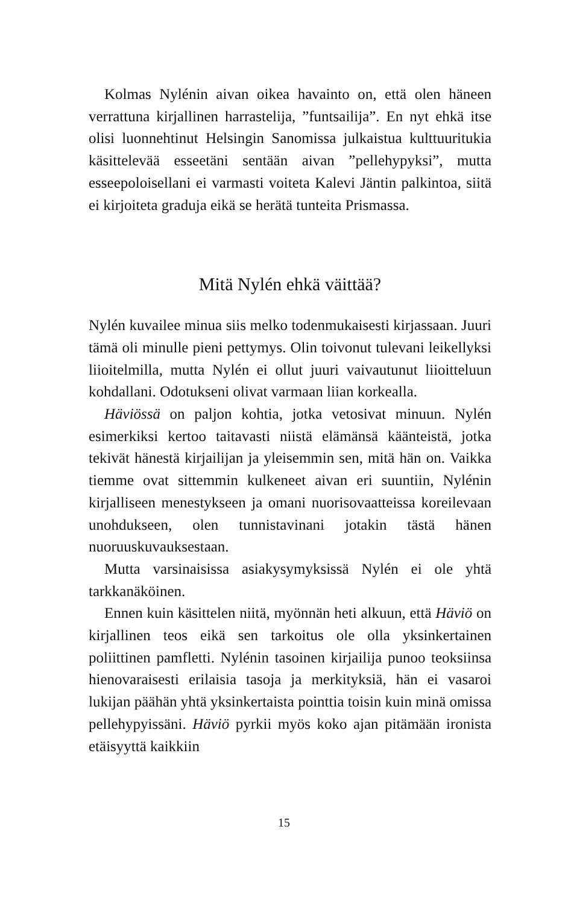Kolmas Nylénin aivan oikea havainto on, että olen häneen verrattuna kirjallinen harrastelija, ”funtsailija”. En nyt ehkä itse olisi luonnehtinut Helsingin Sanomissa julkaistua kulttuuritukia käsittelevää esseetäni sentään aivan ”pellehypyksi”, mutta esseepoloisellani ei varmasti voiteta Kalevi Jäntin palkintoa, siitä ei kirjoiteta graduja eikä se herätä tunteita Prismassa.
Mitä Nylén ehkä väittää?
Nylén kuvailee minua siis melko todenmukaisesti kirjassaan. Juuri tämä oli minulle pieni pettymys. Olin toivonut tulevani leikellyksi liioitelmilla, mutta Nylén ei ollut juuri vaivautunut liioitteluun kohdallani. Odotukseni olivat varmaan liian korkealla.
Häviössä on paljon kohtia, jotka vetosivat minuun. Nylén esimerkiksi kertoo taitavasti niistä elämänsä käänteistä, jotka tekivät hänestä kirjailijan ja yleisemmin sen, mitä hän on. Vaikka tiemme ovat sittemmin kulkeneet aivan eri suuntiin, Nylénin kirjalliseen menestykseen ja omani nuorisovaatteissa koreilevaan unohdukseen, olen tunnistavinani jotakin tästä hänen nuoruuskuvauksestaan.
Mutta varsinaisissa asiakysymyksissä Nylén ei ole yhtä tarkkanäköinen.
Ennen kuin käsittelen niitä, myönnän heti alkuun, että Häviö on kirjallinen teos eikä sen tarkoitus ole olla yksinkertainen poliittinen pamfletti. Nylénin tasoinen kirjailija punoo teoksiinsa hienovaraisesti erilaisia tasoja ja merkityksiä, hän ei vasaroi lukijan päähän yhtä yksinkertaista pointtia toisin kuin minä omissa pellehypyissäni. Häviö pyrkii myös koko ajan pitämään ironista etäisyyttä kaikkiin
15